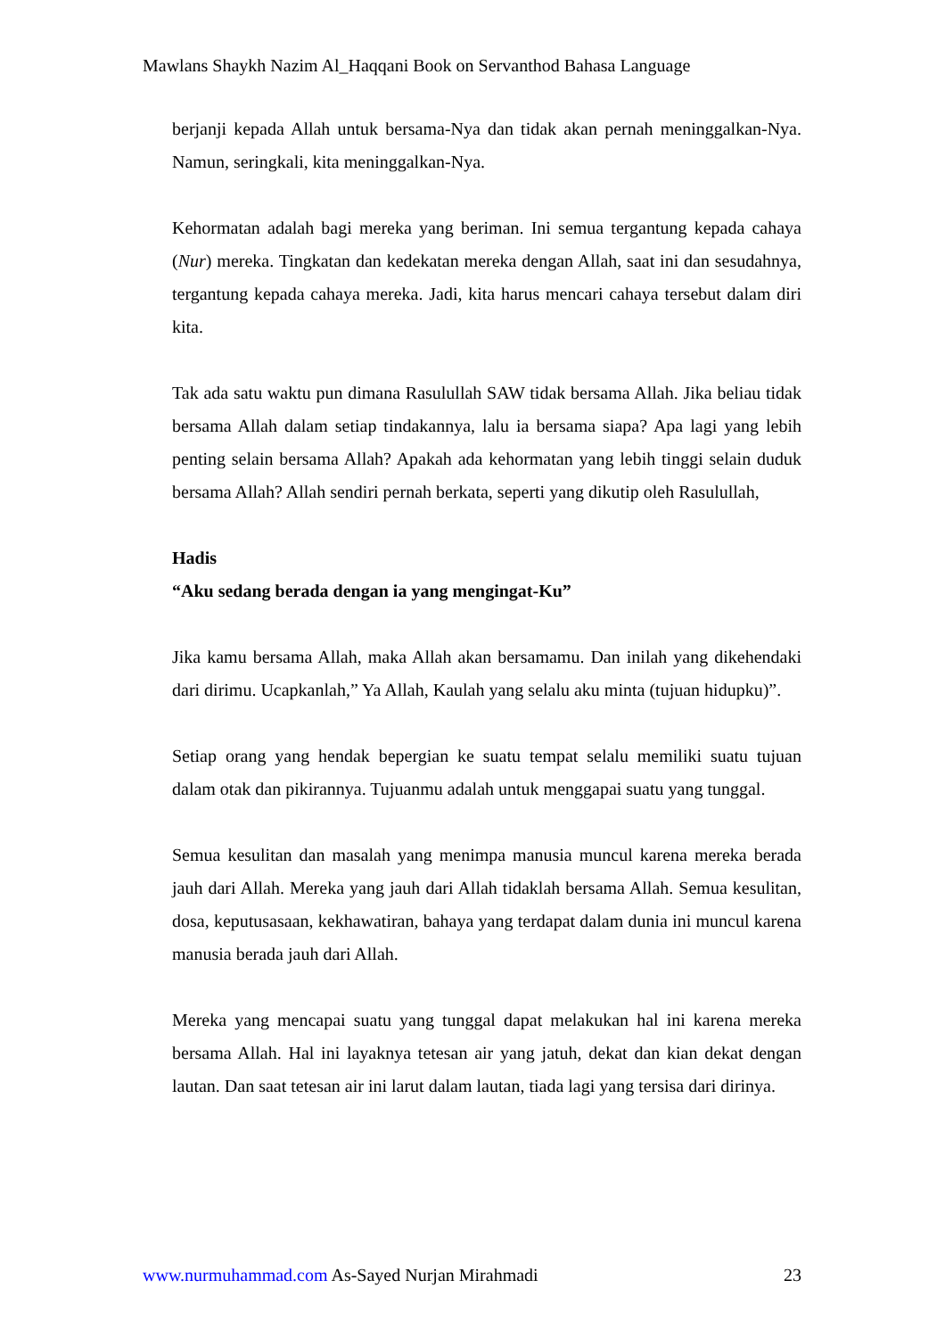Mawlans Shaykh Nazim Al_Haqqani Book on Servanthod Bahasa Language
berjanji kepada Allah untuk bersama-Nya dan tidak akan pernah meninggalkan-Nya. Namun, seringkali, kita meninggalkan-Nya.
Kehormatan adalah bagi mereka yang beriman. Ini semua tergantung kepada cahaya (Nur) mereka. Tingkatan dan kedekatan mereka dengan Allah, saat ini dan sesudahnya, tergantung kepada cahaya mereka. Jadi, kita harus mencari cahaya tersebut dalam diri kita.
Tak ada satu waktu pun dimana Rasulullah SAW tidak bersama Allah. Jika beliau tidak bersama Allah dalam setiap tindakannya, lalu ia bersama siapa? Apa lagi yang lebih penting selain bersama Allah? Apakah ada kehormatan yang lebih tinggi selain duduk bersama Allah? Allah sendiri pernah berkata, seperti yang dikutip oleh Rasulullah,
Hadis
“Aku sedang berada dengan ia yang mengingat-Ku”
Jika kamu bersama Allah, maka Allah akan bersamamu. Dan inilah yang dikehendaki dari dirimu. Ucapkanlah,” Ya Allah, Kaulah yang selalu aku minta (tujuan hidupku)”.
Setiap orang yang hendak bepergian ke suatu tempat selalu memiliki suatu tujuan dalam otak dan pikirannya. Tujuanmu adalah untuk menggapai suatu yang tunggal.
Semua kesulitan dan masalah yang menimpa manusia muncul karena mereka berada jauh dari Allah. Mereka yang jauh dari Allah tidaklah bersama Allah. Semua kesulitan, dosa, keputusasaan, kekhawatiran, bahaya yang terdapat dalam dunia ini muncul karena manusia berada jauh dari Allah.
Mereka yang mencapai suatu yang tunggal dapat melakukan hal ini karena mereka bersama Allah. Hal ini layaknya tetesan air yang jatuh, dekat dan kian dekat dengan lautan. Dan saat tetesan air ini larut dalam lautan, tiada lagi yang tersisa dari dirinya.
www.nurmuhammad.com As-Sayed Nurjan Mirahmadi 23